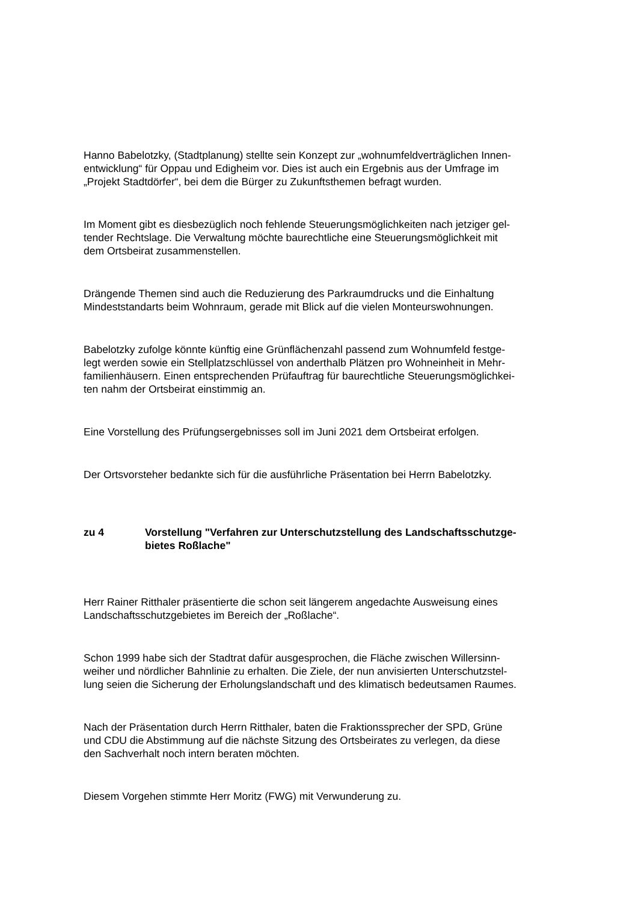Hanno Babelotzky, (Stadtplanung) stellte sein Konzept zur „wohnumfeldverträglichen Innen-
entwicklung“ für Oppau und Edigheim vor. Dies ist auch ein Ergebnis aus der Umfrage im
„Projekt Stadtdörfer“, bei dem die Bürger zu Zukunftsthemen befragt wurden.
Im Moment gibt es diesbezüglich noch fehlende Steuerungsmöglichkeiten nach jetziger gel-
tender Rechtslage. Die Verwaltung möchte baurechtliche eine Steuerungsmöglichkeit mit
dem Ortsbeirat zusammenstellen.
Drängende Themen sind auch die Reduzierung des Parkraumdrucks und die Einhaltung
Mindeststandarts beim Wohnraum, gerade mit Blick auf die vielen Monteurswohnungen.
Babelotzky zufolge könnte künftig eine Grünflächenzahl passend zum Wohnumfeld festge-
legt werden sowie ein Stellplatzschlüssel von anderthalb Plätzen pro Wohneinheit in Mehr-
familienhäusern. Einen entsprechenden Prüfauftrag für baurechtliche Steuerungsmöglichkei-
ten nahm der Ortsbeirat einstimmig an.
Eine Vorstellung des Prüfungsergebnisses soll im Juni 2021 dem Ortsbeirat erfolgen.
Der Ortsvorsteher bedankte sich für die ausführliche Präsentation bei Herrn Babelotzky.
zu 4 Vorstellung "Verfahren zur Unterschutzstellung des Landschaftsschutzge-
bietes Roßlache"
Herr Rainer Ritthaler präsentierte die schon seit längerem angedachte Ausweisung eines
Landschaftsschutzgebietes im Bereich der „Roßlache“.
Schon 1999 habe sich der Stadtrat dafür ausgesprochen, die Fläche zwischen Willersinn-
weiher und nördlicher Bahnlinie zu erhalten. Die Ziele, der nun anvisierten Unterschutzstel-
lung seien die Sicherung der Erholungslandschaft und des klimatisch bedeutsamen Raumes.
Nach der Präsentation durch Herrn Ritthaler, baten die Fraktionssprecher der SPD, Grüne
und CDU die Abstimmung auf die nächste Sitzung des Ortsbeirates zu verlegen, da diese
den Sachverhalt noch intern beraten möchten.
Diesem Vorgehen stimmte Herr Moritz (FWG) mit Verwunderung zu.